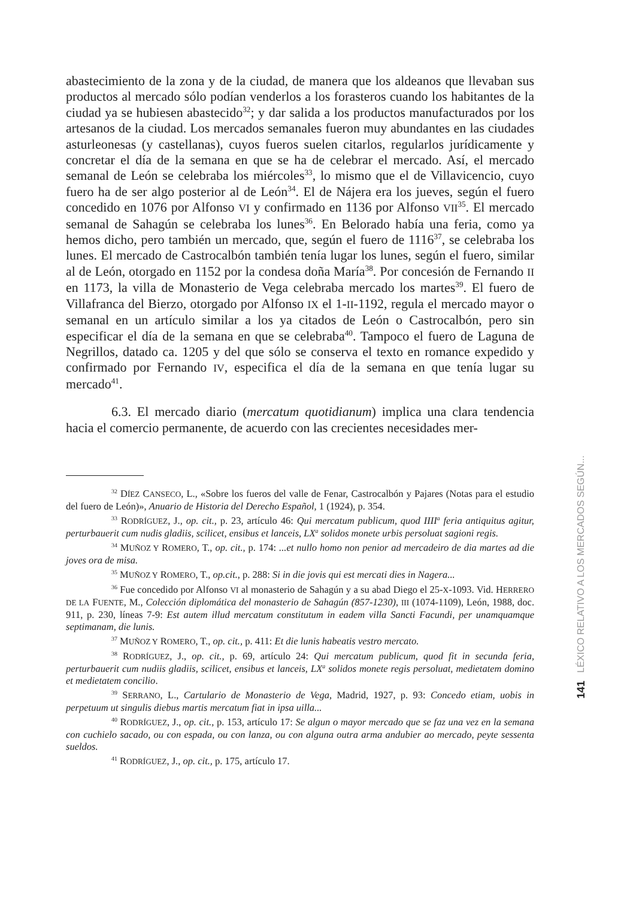abastecimiento de la zona y de la ciudad, de manera que los aldeanos que llevaban sus productos al mercado sólo podían venderlos a los forasteros cuando los habitantes de la ciudad ya se hubiesen abastecido<sup>32</sup>; y dar salida a los productos manufacturados por los artesanos de la ciudad. Los mercados semanales fueron muy abundantes en las ciudades asturleonesas (y castellanas), cuyos fueros suelen citarlos, regularlos jurídicamente y concretar el día de la semana en que se ha de celebrar el mercado. Así, el mercado semanal de León se celebraba los miércoles<sup>33</sup>, lo mismo que el de Villavicencio, cuyo fuero ha de ser algo posterior al de León<sup>34</sup>. El de Nájera era los jueves, según el fuero concedido en 1076 por Alfonso VI y confirmado en 1136 por Alfonso VII<sup>35</sup>. El mercado semanal de Sahagún se celebraba los lunes<sup>36</sup>. En Belorado había una feria, como ya hemos dicho, pero también un mercado, que, según el fuero de 1116<sup>37</sup>, se celebraba los lunes. El mercado de Castrocalbón también tenía lugar los lunes, según el fuero, similar al de León, otorgado en 1152 por la condesa doña María<sup>38</sup>. Por concesión de Fernando II en 1173, la villa de Monasterio de Vega celebraba mercado los martes<sup>39</sup>. El fuero de Villafranca del Bierzo, otorgado por Alfonso IX el 1-II-1192, regula el mercado mayor o semanal en un artículo similar a los ya citados de León o Castrocalbón, pero sin especificar el día de la semana en que se celebraba<sup>40</sup>. Tampoco el fuero de Laguna de Negrillos, datado ca. 1205 y del que sólo se conserva el texto en romance expedido y confirmado por Fernando IV, especifica el día de la semana en que tenía lugar su mercado<sup>41</sup>.
6.3. El mercado diario (mercatum quotidianum) implica una clara tendencia hacia el comercio permanente, de acuerdo con las crecientes necesidades mer-
<sup>32</sup> DÍEZ CANSECO, L., «Sobre los fueros del valle de Fenar, Castrocalbón y Pajares (Notas para el estudio del fuero de León)», Anuario de Historia del Derecho Español, 1 (1924), p. 354.
<sup>33</sup> RODRÍGUEZ, J., op. cit., p. 23, artículo 46: Qui mercatum publicum, quod IIII<sup>a</sup> feria antiquitus agitur, perturbauerit cum nudis gladiis, scilicet, ensibus et lanceis, LX<sup>a</sup> solidos monete urbis persoluat sagioni regis.
<sup>34</sup> MUÑOZ Y ROMERO, T., op. cit., p. 174: ...et nullo homo non penior ad mercadeiro de dia martes ad die joves ora de misa.
<sup>35</sup> MUÑOZ Y ROMERO, T., op.cit., p. 288: Si in die jovis qui est mercati dies in Nagera...
<sup>36</sup> Fue concedido por Alfonso VI al monasterio de Sahagún y a su abad Diego el 25-X-1093. Vid. HERRERO DE LA FUENTE, M., Colección diplomática del monasterio de Sahagún (857-1230), III (1074-1109), León, 1988, doc. 911, p. 230, líneas 7-9: Est autem illud mercatum constitutum in eadem villa Sancti Facundi, per unamquamque septimanam, die lunis.
<sup>37</sup> MUÑOZ Y ROMERO, T., op. cit., p. 411: Et die lunis habeatis vestro mercato.
<sup>38</sup> RODRÍGUEZ, J., op. cit., p. 69, artículo 24: Qui mercatum publicum, quod fit in secunda feria, perturbauerit cum nudiis gladiis, scilicet, ensibus et lanceis, LX<sup>a</sup> solidos monete regis persoluat, medietatem domino et medietatem concilio.
<sup>39</sup> SERRANO, L., Cartulario de Monasterio de Vega, Madrid, 1927, p. 93: Concedo etiam, uobis in perpetuum ut singulis diebus martis mercatum fiat in ipsa uilla...
<sup>40</sup> RODRÍGUEZ, J., op. cit., p. 153, artículo 17: Se algun o mayor mercado que se faz una vez en la semana con cuchielo sacado, ou con espada, ou con lanza, ou con alguna outra arma andubier ao mercado, peyte sessenta sueldos.
<sup>41</sup> RODRÍGUEZ, J., op. cit., p. 175, artículo 17.
141 LÉXICO RELATIVO A LOS MERCADOS SEGÚN...